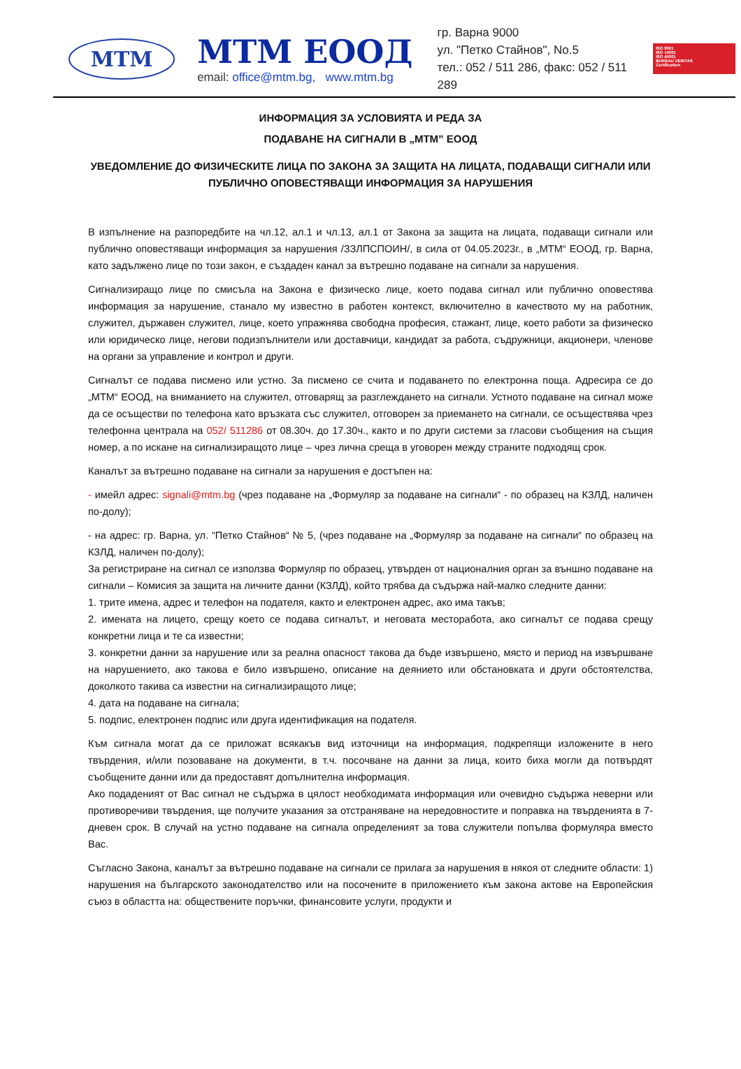MTM
МТМ ЕООД
email: office@mtm.bg, www.mtm.bg
гр. Варна 9000
ул. "Петко Стайнов", No.5
тел.: 052 / 511 286, факс: 052 / 511 289
ISO 9001
ISO 14001
ISO 45001
BUREAU VERITAS
Certification
ИНФОРМАЦИЯ ЗА УСЛОВИЯТА И РЕДА ЗА
ПОДАВАНЕ НА СИГНАЛИ В „МТМ” ЕООД
УВЕДОМЛЕНИЕ ДО ФИЗИЧЕСКИТЕ ЛИЦА ПО ЗАКОНА ЗА ЗАЩИТА НА ЛИЦАТА, ПОДАВАЩИ СИГНАЛИ ИЛИ ПУБЛИЧНО ОПОВЕСТЯВАЩИ ИНФОРМАЦИЯ ЗА НАРУШЕНИЯ
В изпълнение на разпоредбите на чл.12, ал.1 и чл.13, ал.1 от Закона за защита на лицата, подаващи сигнали или публично оповестяващи информация за нарушения /ЗЗЛПСПОИН/, в сила от 04.05.2023г., в „МТМ“ ЕООД, гр. Варна, като задължено лице по този закон, е създаден канал за вътрешно подаване на сигнали за нарушения.
Сигнализиращо лице по смисъла на Закона е физическо лице, което подава сигнал или публично оповестява информация за нарушение, станало му известно в работен контекст, включително в качеството му на работник, служител, държавен служител, лице, което упражнява свободна професия, стажант, лице, което работи за физическо или юридическо лице, негови подизпълнители или доставчици, кандидат за работа, съдружници, акционери, членове на органи за управление и контрол и други.
Сигналът се подава писмено или устно. За писмено се счита и подаването по електронна поща. Адресира се до „МТМ“ ЕООД, на вниманието на служител, отговарящ за разглеждането на сигнали. Устното подаване на сигнал може да се осъществи по телефона като връзката със служител, отговорен за приемането на сигнали, се осъществява чрез телефонна централа на 052/ 511286 от 08.30ч. до 17.30ч., както и по други системи за гласови съобщения на същия номер, а по искане на сигнализиращото лице – чрез лична среща в уговорен между страните подходящ срок.
Каналът за вътрешно подаване на сигнали за нарушения е достъпен на:
- имейл адрес: signali@mtm.bg (чрез подаване на „Формуляр за подаване на сигнали“ - по образец на КЗЛД, наличен по-долу);
- на адрес: гр. Варна, ул. “Петко Стайнов“ № 5, (чрез подаване на „Формуляр за подаване на сигнали“ по образец на КЗЛД, наличен по-долу);
За регистриране на сигнал се използва Формуляр по образец, утвърден от националния орган за външно подаване на сигнали – Комисия за защита на личните данни (КЗЛД), който трябва да съдържа най-малко следните данни:
1. трите имена, адрес и телефон на подателя, както и електронен адрес, ако има такъв;
2. имената на лицето, срещу което се подава сигналът, и неговата месторабота, ако сигналът се подава срещу конкретни лица и те са известни;
3. конкретни данни за нарушение или за реална опасност такова да бъде извършено, място и период на извършване на нарушението, ако такова е било извършено, описание на деянието или обстановката и други обстоятелства, доколкото такива са известни на сигнализиращото лице;
4. дата на подаване на сигнала;
5. подпис, електронен подпис или друга идентификация на подателя.
Към сигнала могат да се приложат всякакъв вид източници на информация, подкрепящи изложените в него твърдения, и/или позоваване на документи, в т.ч. посочване на данни за лица, които биха могли да потвърдят съобщените данни или да предоставят допълнителна информация.
Ако подаденият от Вас сигнал не съдържа в цялост необходимата информация или очевидно съдържа неверни или противоречиви твърдения, ще получите указания за отстраняване на нередовностите и поправка на твърденията в 7-дневен срок. В случай на устно подаване на сигнала определеният за това служители попълва формуляра вместо Вас.
Съгласно Закона, каналът за вътрешно подаване на сигнали се прилага за нарушения в някоя от следните области: 1) нарушения на българското законодателство или на посочените в приложението към закона актове на Европейския съюз в областта на: обществените поръчки, финансовите услуги, продукти и